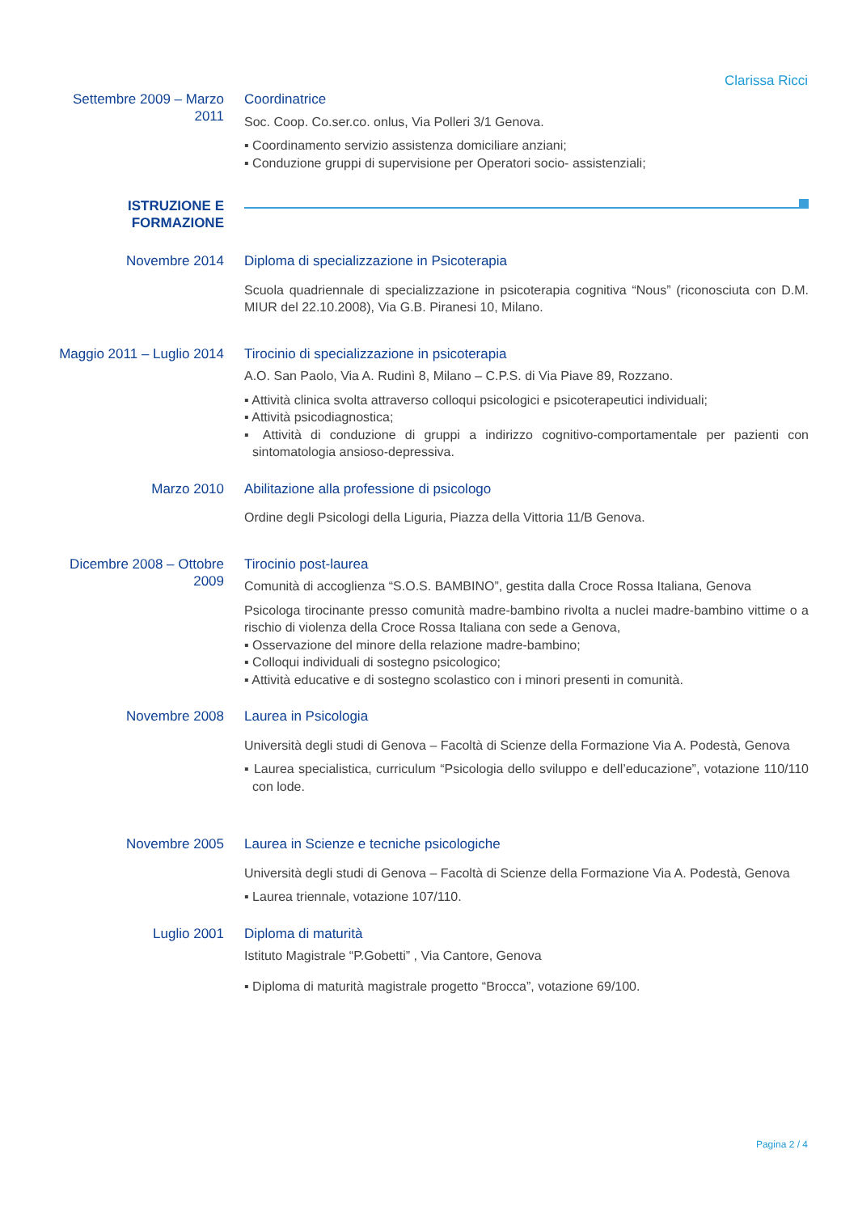Clarissa Ricci
Settembre 2009 – Marzo 2011
Coordinatrice
Soc. Coop. Co.ser.co. onlus, Via Polleri 3/1 Genova.
▪ Coordinamento servizio assistenza domiciliare anziani;
▪ Conduzione gruppi di supervisione per Operatori socio- assistenziali;
ISTRUZIONE E FORMAZIONE
Novembre 2014
Diploma di specializzazione in Psicoterapia
Scuola quadriennale di specializzazione in psicoterapia cognitiva “Nous” (riconosciuta con D.M. MIUR del 22.10.2008), Via G.B. Piranesi 10, Milano.
Maggio 2011 – Luglio 2014
Tirocinio di specializzazione in psicoterapia
A.O. San Paolo, Via A. Rudinì 8, Milano – C.P.S. di Via Piave 89, Rozzano.
▪ Attività clinica svolta attraverso colloqui psicologici e psicoterapeutici individuali;
▪ Attività psicodiagnostica;
▪ Attività di conduzione di gruppi a indirizzo cognitivo-comportamentale per pazienti con sintomatologia ansioso-depressiva.
Marzo 2010
Abilitazione alla professione di psicologo
Ordine degli Psicologi della Liguria, Piazza della Vittoria 11/B Genova.
Dicembre 2008 – Ottobre 2009
Tirocinio post-laurea
Comunità di accoglienza “S.O.S. BAMBINO”, gestita dalla Croce Rossa Italiana, Genova
Psicologa tirocinante presso comunità madre-bambino rivolta a nuclei madre-bambino vittime o a rischio di violenza della Croce Rossa Italiana con sede a Genova,
▪ Osservazione del minore della relazione madre-bambino;
▪ Colloqui individuali di sostegno psicologico;
▪ Attività educative e di sostegno scolastico con i minori presenti in comunità.
Novembre 2008
Laurea in Psicologia
Università degli studi di Genova – Facoltà di Scienze della Formazione Via A. Podestà, Genova
▪ Laurea specialistica, curriculum “Psicologia dello sviluppo e dell’educazione”, votazione 110/110 con lode.
Novembre 2005
Laurea in Scienze e tecniche psicologiche
Università degli studi di Genova – Facoltà di Scienze della Formazione Via A. Podestà, Genova
▪ Laurea triennale, votazione 107/110.
Luglio 2001
Diploma di maturità
Istituto Magistrale “P.Gobetti” , Via Cantore, Genova
▪ Diploma di maturità magistrale progetto “Brocca”, votazione 69/100.
Pagina 2 / 4